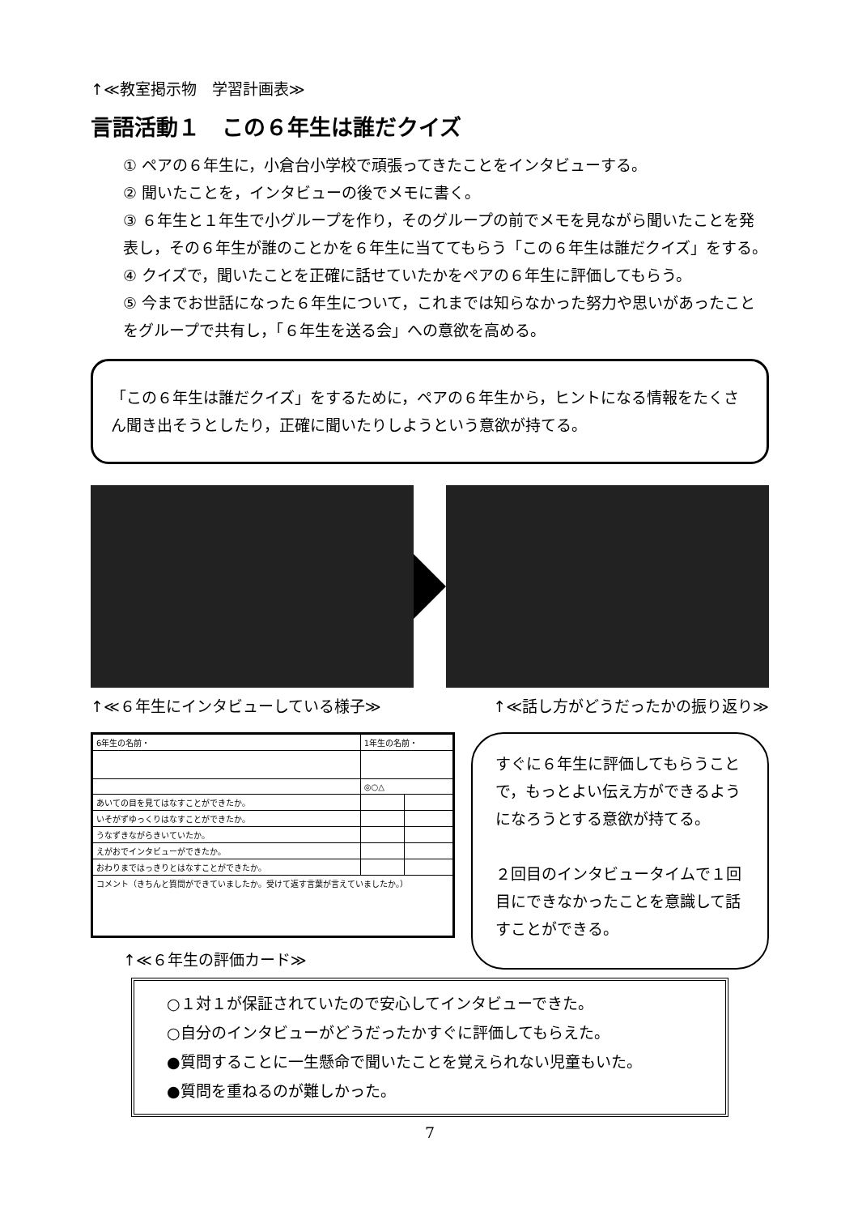↑≪教室掲示物　学習計画表≫
言語活動１　この６年生は誰だクイズ
① ペアの６年生に，小倉台小学校で頑張ってきたことをインタビューする。
② 聞いたことを，インタビューの後でメモに書く。
③ ６年生と１年生で小グループを作り，そのグループの前でメモを見ながら聞いたことを発表し，その６年生が誰のことかを６年生に当ててもらう「この６年生は誰だクイズ」をする。
④ クイズで，聞いたことを正確に話せていたかをペアの６年生に評価してもらう。
⑤ 今までお世話になった６年生について，これまでは知らなかった努力や思いがあったことをグループで共有し，「６年生を送る会」への意欲を高める。
「この６年生は誰だクイズ」をするために，ペアの６年生から，ヒントになる情報をたくさん聞き出そうとしたり，正確に聞いたりしようという意欲が持てる。
↑≪６年生にインタビューしている様子≫ ↑≪話し方がどうだったかの振り返り≫
| 6年生の名前・ | 1年生の名前・ | |
| | ◎○△ | |
| あいての目を見てはなすことができたか。 | | |
| いそがずゆっくりはなすことができたか。 | | |
| うなずきながらきいていたか。 | | |
| えがおでインタビューができたか。 | | |
| おわりまではっきりとはなすことができたか。 | | |
| コメント（きちんと質問ができていましたか。受けて返す言葉が言えていましたか。） | | |
↑≪６年生の評価カード≫
すぐに６年生に評価してもらうことで，もっとよい伝え方ができるようになろうとする意欲が持てる。
２回目のインタビュータイムで１回目にできなかったことを意識して話すことができる。
○１対１が保証されていたので安心してインタビューできた。
○自分のインタビューがどうだったかすぐに評価してもらえた。
●質問することに一生懸命で聞いたことを覚えられない児童もいた。
●質問を重ねるのが難しかった。
7